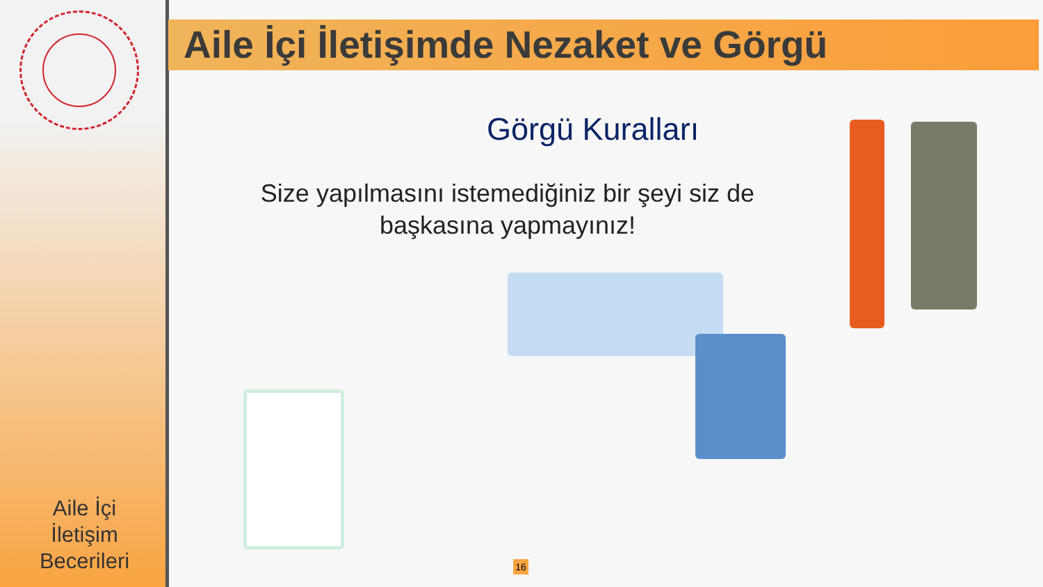Aile İçi
İletişim
Becerileri
Aile İçi İletişimde Nezaket ve Görgü
Görgü Kuralları
Size yapılmasını istemediğiniz bir şeyi siz de başkasına yapmayınız!
16